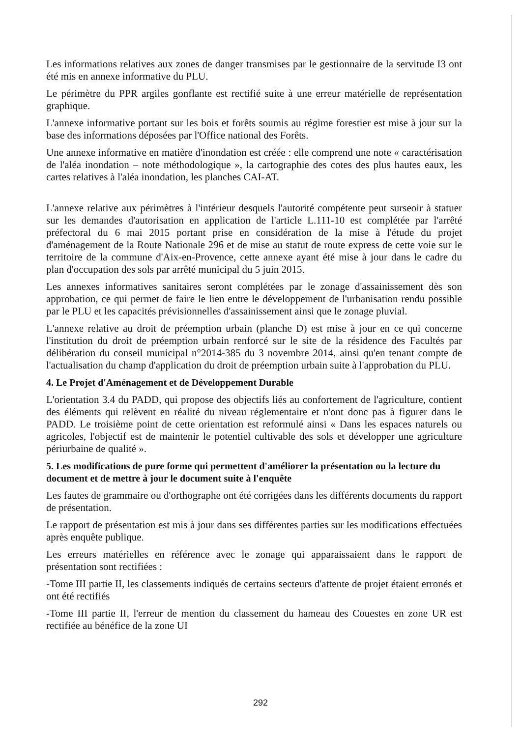Les informations relatives aux zones de danger transmises par le gestionnaire de la servitude I3 ont été mis en annexe informative du PLU.
Le périmètre du PPR argiles gonflante est rectifié suite à une erreur matérielle de représentation graphique.
L'annexe informative portant sur les bois et forêts soumis au régime forestier est mise à jour sur la base des informations déposées par l'Office national des Forêts.
Une annexe informative en matière d'inondation est créée : elle comprend une note « caractérisation de l'aléa inondation – note méthodologique », la cartographie des cotes des plus hautes eaux, les cartes relatives à l'aléa inondation, les planches CAI-AT.
L'annexe relative aux périmètres à l'intérieur desquels l'autorité compétente peut surseoir à statuer sur les demandes d'autorisation en application de l'article L.111-10 est complétée par l'arrêté préfectoral du 6 mai 2015 portant prise en considération de la mise à l'étude du projet d'aménagement de la Route Nationale 296 et de mise au statut de route express de cette voie sur le territoire de la commune d'Aix-en-Provence, cette annexe ayant été mise à jour dans le cadre du plan d'occupation des sols par arrêté municipal du 5 juin 2015.
Les annexes informatives sanitaires seront complétées par le zonage d'assainissement dès son approbation, ce qui permet de faire le lien entre le développement de l'urbanisation rendu possible par le PLU et les capacités prévisionnelles d'assainissement ainsi que le zonage pluvial.
L'annexe relative au droit de préemption urbain (planche D) est mise à jour en ce qui concerne l'institution du droit de préemption urbain renforcé sur le site de la résidence des Facultés par délibération du conseil municipal n°2014-385 du 3 novembre 2014, ainsi qu'en tenant compte de l'actualisation du champ d'application du droit de préemption urbain suite à l'approbation du PLU.
4. Le Projet d'Aménagement et de Développement Durable
L'orientation 3.4 du PADD, qui propose des objectifs liés au confortement de l'agriculture, contient des éléments qui relèvent en réalité du niveau réglementaire et n'ont donc pas à figurer dans le PADD. Le troisième point de cette orientation est reformulé ainsi « Dans les espaces naturels ou agricoles, l'objectif est de maintenir le potentiel cultivable des sols et développer une agriculture périurbaine de qualité ».
5. Les modifications de pure forme qui permettent d'améliorer la présentation ou la lecture du document et de mettre à jour le document suite à l'enquête
Les fautes de grammaire ou d'orthographe ont été corrigées dans les différents documents du rapport de présentation.
Le rapport de présentation est mis à jour dans ses différentes parties sur les modifications effectuées après enquête publique.
Les erreurs matérielles en référence avec le zonage qui apparaissaient dans le rapport de présentation sont rectifiées :
-Tome III partie II, les classements indiqués de certains secteurs d'attente de projet étaient erronés et ont été rectifiés
-Tome III partie II, l'erreur de mention du classement du hameau des Couestes en zone UR est rectifiée au bénéfice de la zone UI
292